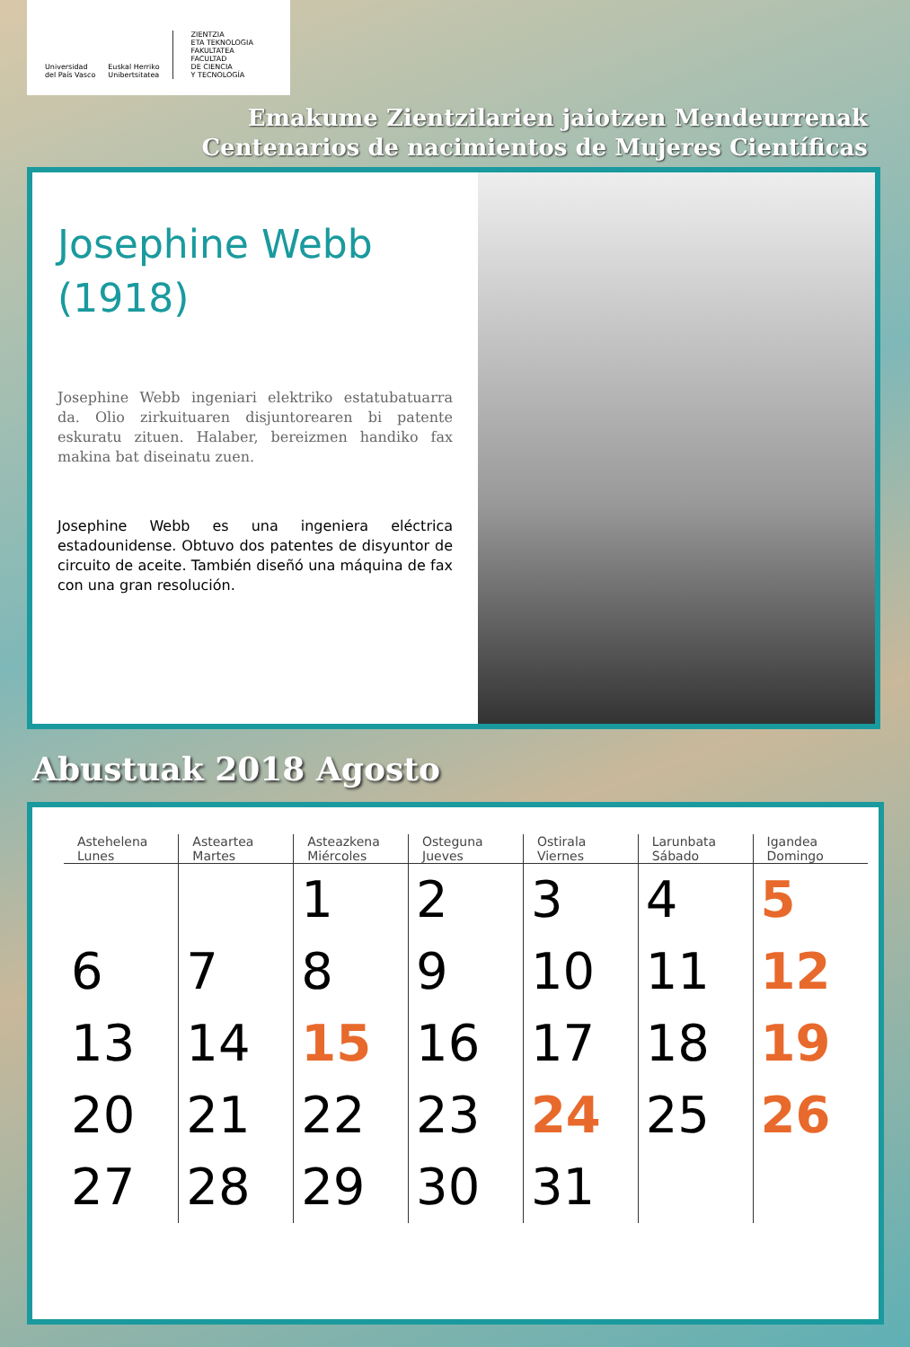Universidad
del País Vasco
Euskal Herriko
Unibertsitatea
ZIENTZIA
ETA TEKNOLOGIA
FAKULTATEA
FACULTAD
DE CIENCIA
Y TECNOLOGÍA
Emakume Zientzilarien jaiotzen Mendeurrenak
Centenarios de nacimientos de Mujeres Científicas
Josephine Webb
(1918)
Josephine Webb ingeniari elektriko estatubatuarra da. Olio zirkuituaren disjuntorearen bi patente eskuratu zituen. Halaber, bereizmen handiko fax makina bat diseinatu zuen.
Josephine Webb es una ingeniera eléctrica estadounidense. Obtuvo dos patentes de disyuntor de circuito de aceite. También diseñó una máquina de fax con una gran resolución.
Abustuak 2018 Agosto
| Astehelena Lunes | Asteartea Martes | Asteazkena Miércoles | Osteguna Jueves | Ostirala Viernes | Larunbata Sábado | Igandea Domingo |
| --- | --- | --- | --- | --- | --- | --- |
| | | 1 | 2 | 3 | 4 | 5 |
| 6 | 7 | 8 | 9 | 10 | 11 | 12 |
| 13 | 14 | 15 | 16 | 17 | 18 | 19 |
| 20 | 21 | 22 | 23 | 24 | 25 | 26 |
| 27 | 28 | 29 | 30 | 31 | | |